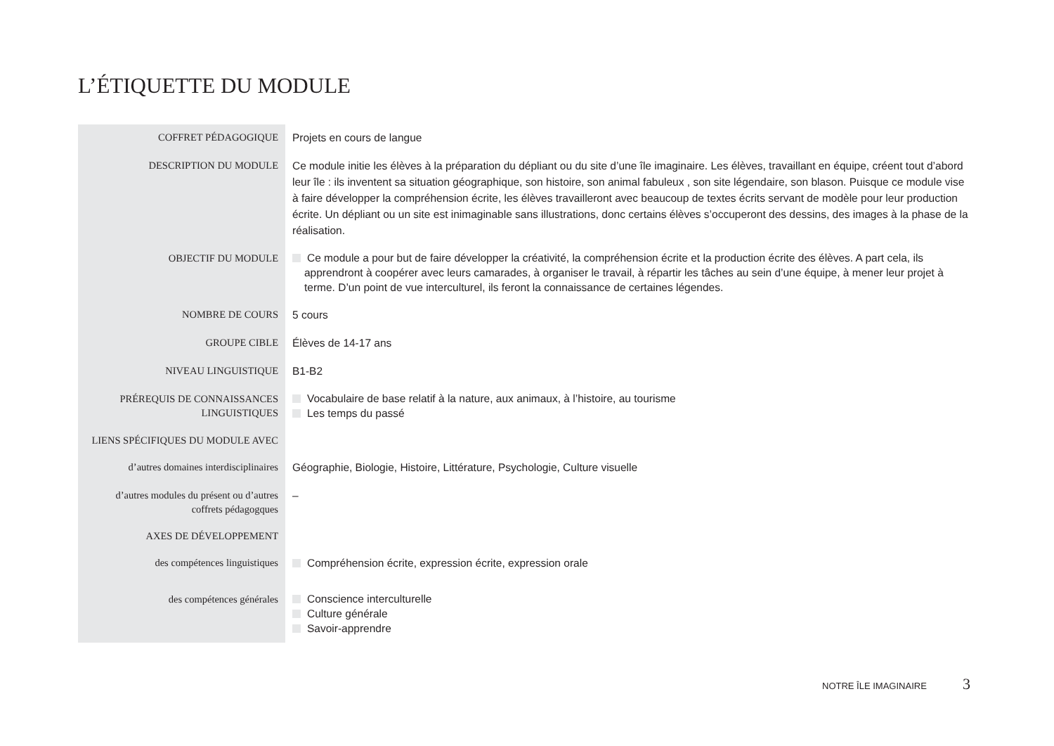L’ÉTIQUETTE DU MODULE
| COFFRET PÉDAGOGIQUE | Projets en cours de langue |
| DESCRIPTION DU MODULE | Ce module initie les élèves à la préparation du dépliant ou du site d’une île imaginaire. Les élèves, travaillant en équipe, créent tout d’abord leur île : ils inventent sa situation géographique, son histoire, son animal fabuleux , son site légendaire, son blason. Puisque ce module vise à faire développer la compréhension écrite, les élèves travailleront avec beaucoup de textes écrits servant de modèle pour leur production écrite. Un dépliant ou un site est inimaginable sans illustrations, donc certains élèves s’occuperont des dessins, des images à la phase de la réalisation. |
| OBJECTIF DU MODULE | Ce module a pour but de faire développer la créativité, la compréhension écrite et la production écrite des élèves. A part cela, ils apprendront à coopérer avec leurs camarades, à organiser le travail, à répartir les tâches au sein d’une équipe, à mener leur projet à terme. D’un point de vue interculturel, ils feront la connaissance de certaines légendes. |
| NOMBRE DE COURS | 5 cours |
| GROUPE CIBLE | Élèves de 14-17 ans |
| NIVEAU LINGUISTIQUE | B1-B2 |
| PRÉREQUIS DE CONNAISSANCES LINGUISTIQUES | Vocabulaire de base relatif à la nature, aux animaux, à l’histoire, au tourisme Les temps du passé |
| LIENS SPÉCIFIQUES DU MODULE AVEC | |
| d’autres domaines interdisciplinaires | Géographie, Biologie, Histoire, Littérature, Psychologie, Culture visuelle |
| d’autres modules du présent ou d’autres coffrets pédagogques | – |
| AXES DE DÉVELOPPEMENT | |
| des compétences linguistiques | Compréhension écrite, expression écrite, expression orale |
| des compétences générales | Conscience interculturelle Culture générale Savoir-apprendre |
NOTRE ÎLE IMAGINAIRE 3